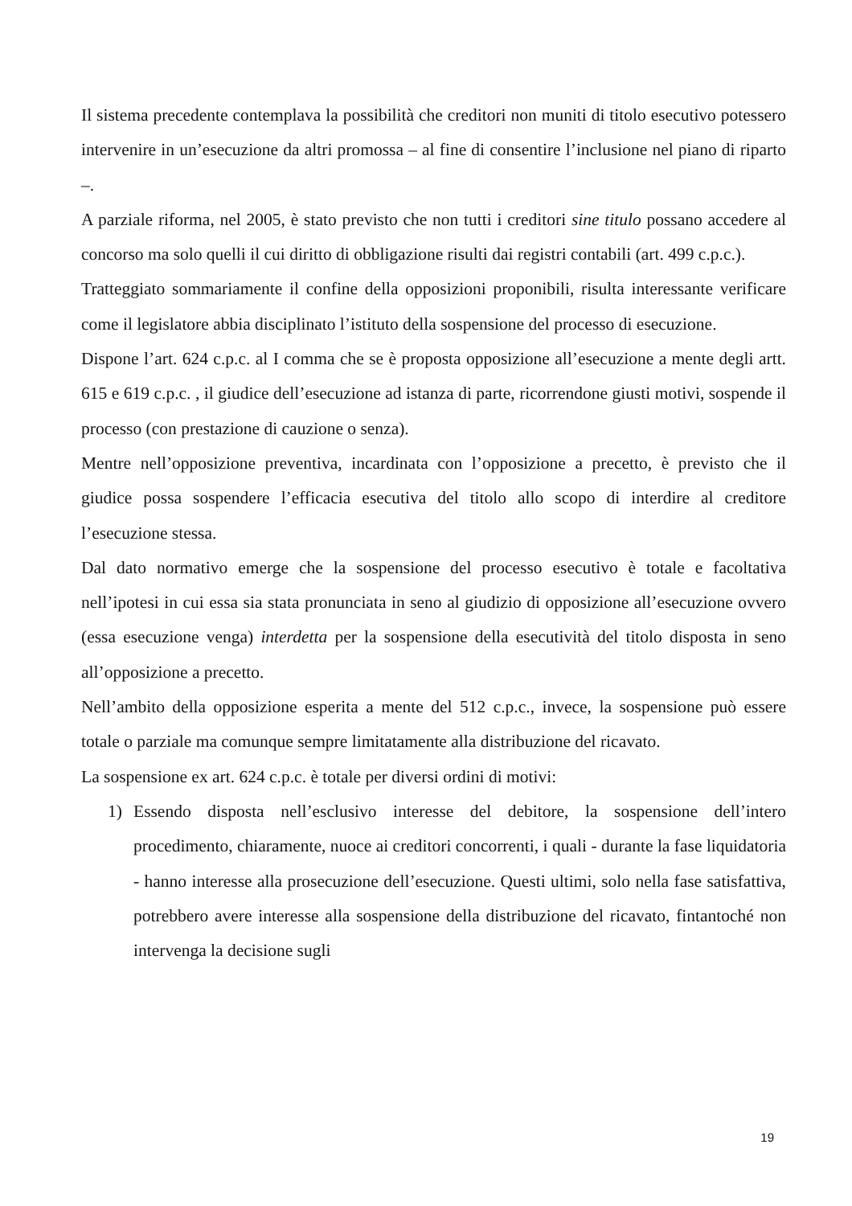Il sistema precedente contemplava la possibilità che creditori non muniti di titolo esecutivo potessero intervenire in un’esecuzione da altri promossa – al fine di consentire l’inclusione nel piano di riparto –.
A parziale riforma, nel 2005, è stato previsto che non tutti i creditori sine titulo possano accedere al concorso ma solo quelli il cui diritto di obbligazione risulti dai registri contabili (art. 499 c.p.c.).
Tratteggiato sommariamente il confine della opposizioni proponibili, risulta interessante verificare come il legislatore abbia disciplinato l’istituto della sospensione del processo di esecuzione.
Dispone l’art. 624 c.p.c. al I comma che se è proposta opposizione all’esecuzione a mente degli artt. 615 e 619 c.p.c. , il giudice dell’esecuzione ad istanza di parte, ricorrendone giusti motivi, sospende il processo (con prestazione di cauzione o senza).
Mentre nell’opposizione preventiva, incardinata con l’opposizione a precetto, è previsto che il giudice possa sospendere l’efficacia esecutiva del titolo allo scopo di interdire al creditore l’esecuzione stessa.
Dal dato normativo emerge che la sospensione del processo esecutivo è totale e facoltativa nell’ipotesi in cui essa sia stata pronunciata in seno al giudizio di opposizione all’esecuzione ovvero (essa esecuzione venga) interdetta per la sospensione della esecutività del titolo disposta in seno all’opposizione a precetto.
Nell’ambito della opposizione esperita a mente del 512 c.p.c., invece, la sospensione può essere totale o parziale ma comunque sempre limitatamente alla distribuzione del ricavato.
La sospensione ex art. 624 c.p.c. è totale per diversi ordini di motivi:
1) Essendo disposta nell’esclusivo interesse del debitore, la sospensione dell’intero procedimento, chiaramente, nuoce ai creditori concorrenti, i quali - durante la fase liquidatoria - hanno interesse alla prosecuzione dell’esecuzione. Questi ultimi, solo nella fase satisfattiva, potrebbero avere interesse alla sospensione della distribuzione del ricavato, fintantoché non intervenga la decisione sugli
19